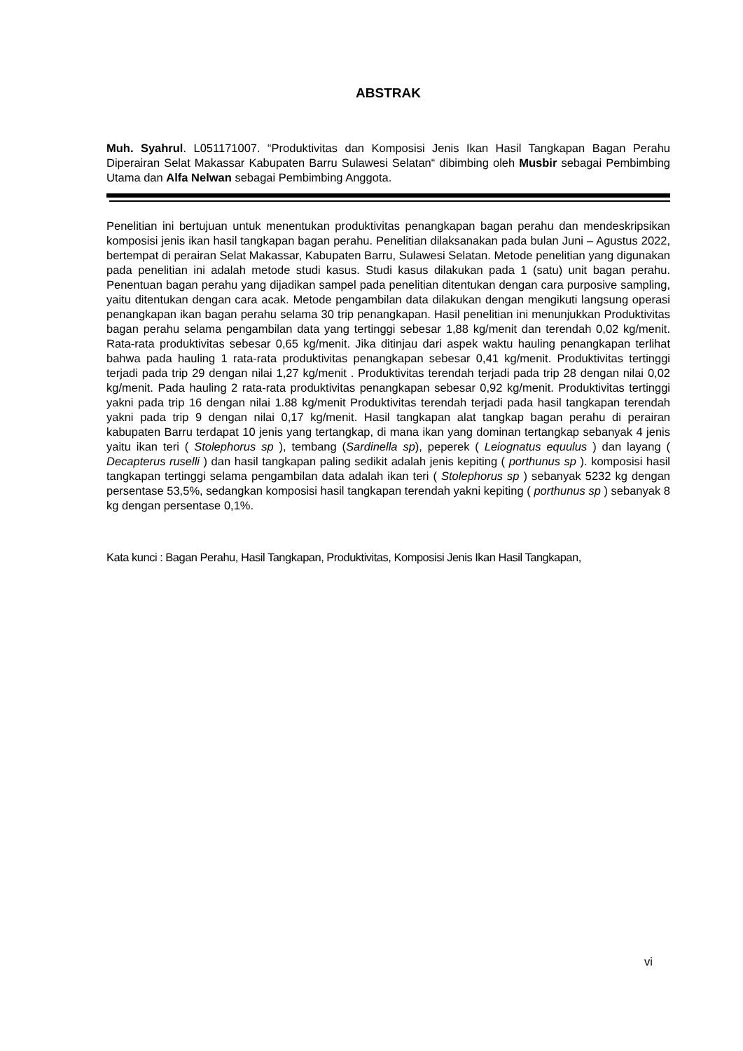ABSTRAK
Muh. Syahrul. L051171007. “Produktivitas dan Komposisi Jenis Ikan Hasil Tangkapan Bagan Perahu Diperairan Selat Makassar Kabupaten Barru Sulawesi Selatan“ dibimbing oleh Musbir sebagai Pembimbing Utama dan Alfa Nelwan sebagai Pembimbing Anggota.
Penelitian ini bertujuan untuk menentukan produktivitas penangkapan bagan perahu dan mendeskripsikan komposisi jenis ikan hasil tangkapan bagan perahu. Penelitian dilaksanakan pada bulan Juni – Agustus 2022, bertempat di perairan Selat Makassar, Kabupaten Barru, Sulawesi Selatan. Metode penelitian yang digunakan pada penelitian ini adalah metode studi kasus. Studi kasus dilakukan pada 1 (satu) unit bagan perahu. Penentuan bagan perahu yang dijadikan sampel pada penelitian ditentukan dengan cara purposive sampling, yaitu ditentukan dengan cara acak. Metode pengambilan data dilakukan dengan mengikuti langsung operasi penangkapan ikan bagan perahu selama 30 trip penangkapan. Hasil penelitian ini menunjukkan Produktivitas bagan perahu selama pengambilan data yang tertinggi sebesar 1,88 kg/menit dan terendah 0,02 kg/menit. Rata-rata produktivitas sebesar 0,65 kg/menit. Jika ditinjau dari aspek waktu hauling penangkapan terlihat bahwa pada hauling 1 rata-rata produktivitas penangkapan sebesar 0,41 kg/menit. Produktivitas tertinggi terjadi pada trip 29 dengan nilai 1,27 kg/menit . Produktivitas terendah terjadi pada trip 28 dengan nilai 0,02 kg/menit. Pada hauling 2 rata-rata produktivitas penangkapan sebesar 0,92 kg/menit. Produktivitas tertinggi yakni pada trip 16 dengan nilai 1.88 kg/menit Produktivitas terendah terjadi pada hasil tangkapan terendah yakni pada trip 9 dengan nilai 0,17 kg/menit. Hasil tangkapan alat tangkap bagan perahu di perairan kabupaten Barru terdapat 10 jenis yang tertangkap, di mana ikan yang dominan tertangkap sebanyak 4 jenis yaitu ikan teri ( Stolephorus sp ), tembang (Sardinella sp), peperek ( Leiognatus equulus ) dan layang ( Decapterus ruselli ) dan hasil tangkapan paling sedikit adalah jenis kepiting ( porthunus sp ). komposisi hasil tangkapan tertinggi selama pengambilan data adalah ikan teri ( Stolephorus sp ) sebanyak 5232 kg dengan persentase 53,5%, sedangkan komposisi hasil tangkapan terendah yakni kepiting ( porthunus sp ) sebanyak 8 kg dengan persentase 0,1%.
Kata kunci : Bagan Perahu, Hasil Tangkapan, Produktivitas, Komposisi Jenis Ikan Hasil Tangkapan,
vi